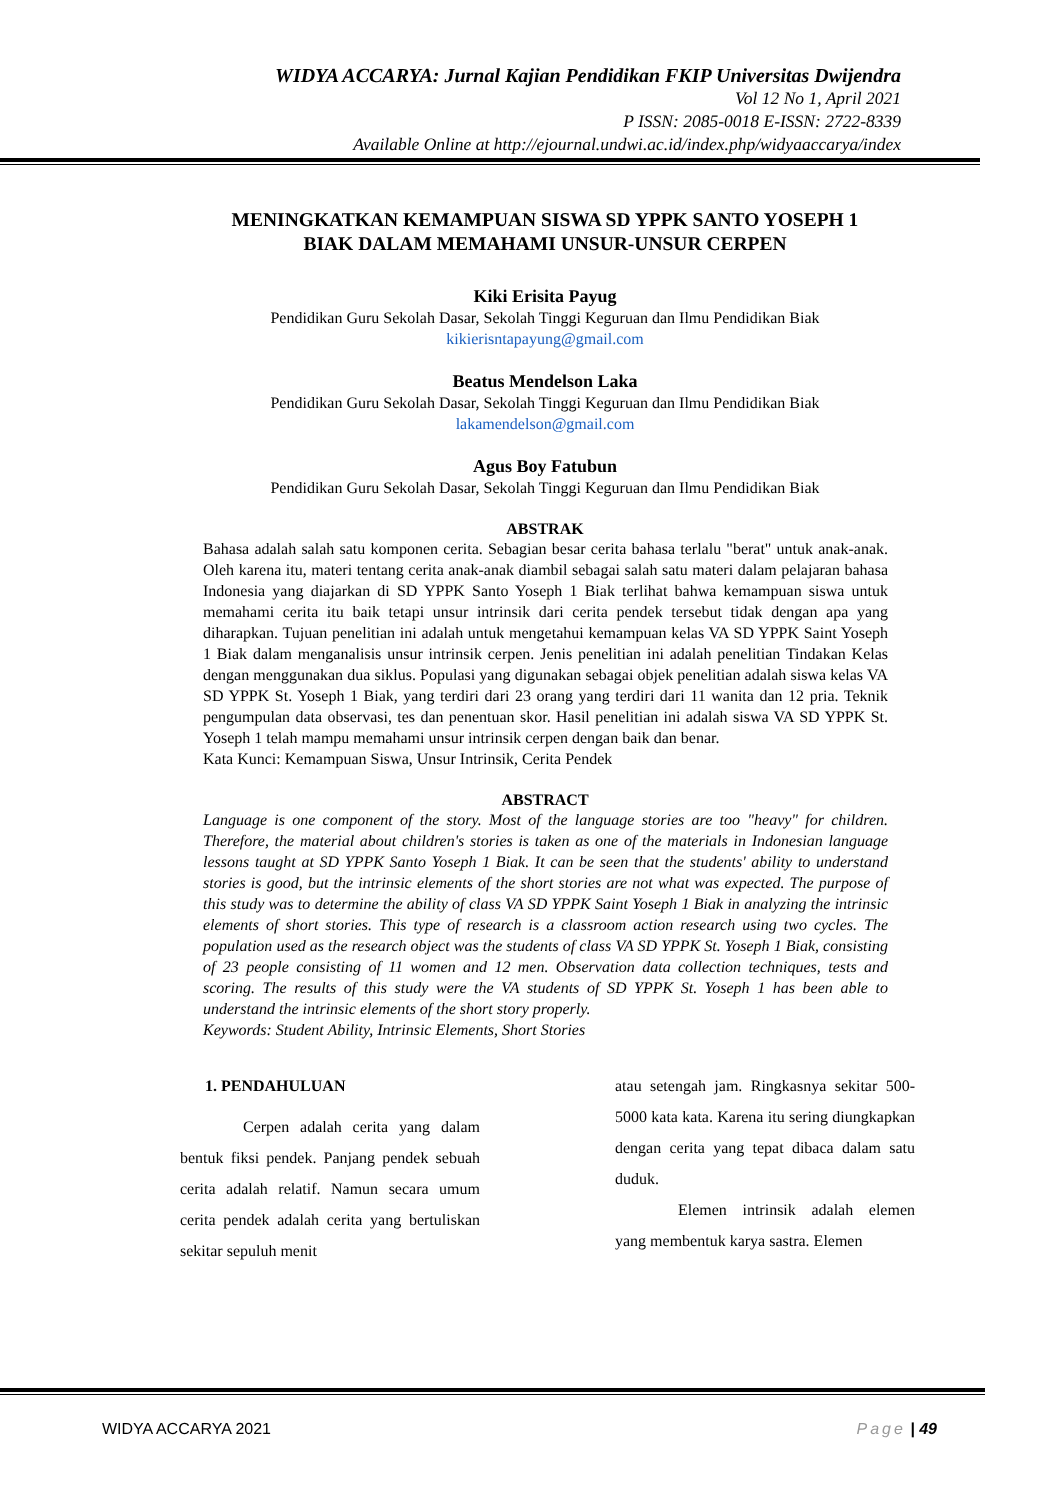WIDYA ACCARYA: Jurnal Kajian Pendidikan FKIP Universitas Dwijendra
Vol 12 No 1, April 2021
P ISSN: 2085-0018 E-ISSN: 2722-8339
Available Online at http://ejournal.undwi.ac.id/index.php/widyaaccarya/index
MENINGKATKAN KEMAMPUAN SISWA SD YPPK SANTO YOSEPH 1
BIAK DALAM MEMAHAMI UNSUR-UNSUR CERPEN
Kiki Erisita Payug
Pendidikan Guru Sekolah Dasar, Sekolah Tinggi Keguruan dan Ilmu Pendidikan Biak
kikierisntapayung@gmail.com
Beatus Mendelson Laka
Pendidikan Guru Sekolah Dasar, Sekolah Tinggi Keguruan dan Ilmu Pendidikan Biak
lakamendelson@gmail.com
Agus Boy Fatubun
Pendidikan Guru Sekolah Dasar, Sekolah Tinggi Keguruan dan Ilmu Pendidikan Biak
ABSTRAK
Bahasa adalah salah satu komponen cerita. Sebagian besar cerita bahasa terlalu "berat" untuk anak-anak. Oleh karena itu, materi tentang cerita anak-anak diambil sebagai salah satu materi dalam pelajaran bahasa Indonesia yang diajarkan di SD YPPK Santo Yoseph 1 Biak terlihat bahwa kemampuan siswa untuk memahami cerita itu baik tetapi unsur intrinsik dari cerita pendek tersebut tidak dengan apa yang diharapkan. Tujuan penelitian ini adalah untuk mengetahui kemampuan kelas VA SD YPPK Saint Yoseph 1 Biak dalam menganalisis unsur intrinsik cerpen. Jenis penelitian ini adalah penelitian Tindakan Kelas dengan menggunakan dua siklus. Populasi yang digunakan sebagai objek penelitian adalah siswa kelas VA SD YPPK St. Yoseph 1 Biak, yang terdiri dari 23 orang yang terdiri dari 11 wanita dan 12 pria. Teknik pengumpulan data observasi, tes dan penentuan skor. Hasil penelitian ini adalah siswa VA SD YPPK St. Yoseph 1 telah mampu memahami unsur intrinsik cerpen dengan baik dan benar.
Kata Kunci: Kemampuan Siswa, Unsur Intrinsik, Cerita Pendek
ABSTRACT
Language is one component of the story. Most of the language stories are too "heavy" for children. Therefore, the material about children's stories is taken as one of the materials in Indonesian language lessons taught at SD YPPK Santo Yoseph 1 Biak. It can be seen that the students' ability to understand stories is good, but the intrinsic elements of the short stories are not what was expected. The purpose of this study was to determine the ability of class VA SD YPPK Saint Yoseph 1 Biak in analyzing the intrinsic elements of short stories. This type of research is a classroom action research using two cycles. The population used as the research object was the students of class VA SD YPPK St. Yoseph 1 Biak, consisting of 23 people consisting of 11 women and 12 men. Observation data collection techniques, tests and scoring. The results of this study were the VA students of SD YPPK St. Yoseph 1 has been able to understand the intrinsic elements of the short story properly.
Keywords: Student Ability, Intrinsic Elements, Short Stories
1. PENDAHULUAN
Cerpen adalah cerita yang dalam bentuk fiksi pendek. Panjang pendek sebuah cerita adalah relatif. Namun secara umum cerita pendek adalah cerita yang bertuliskan sekitar sepuluh menit
atau setengah jam. Ringkasnya sekitar 500-5000 kata kata. Karena itu sering diungkapkan dengan cerita yang tepat dibaca dalam satu duduk.
Elemen intrinsik adalah elemen yang membentuk karya sastra. Elemen
WIDYA ACCARYA 2021 Page | 49